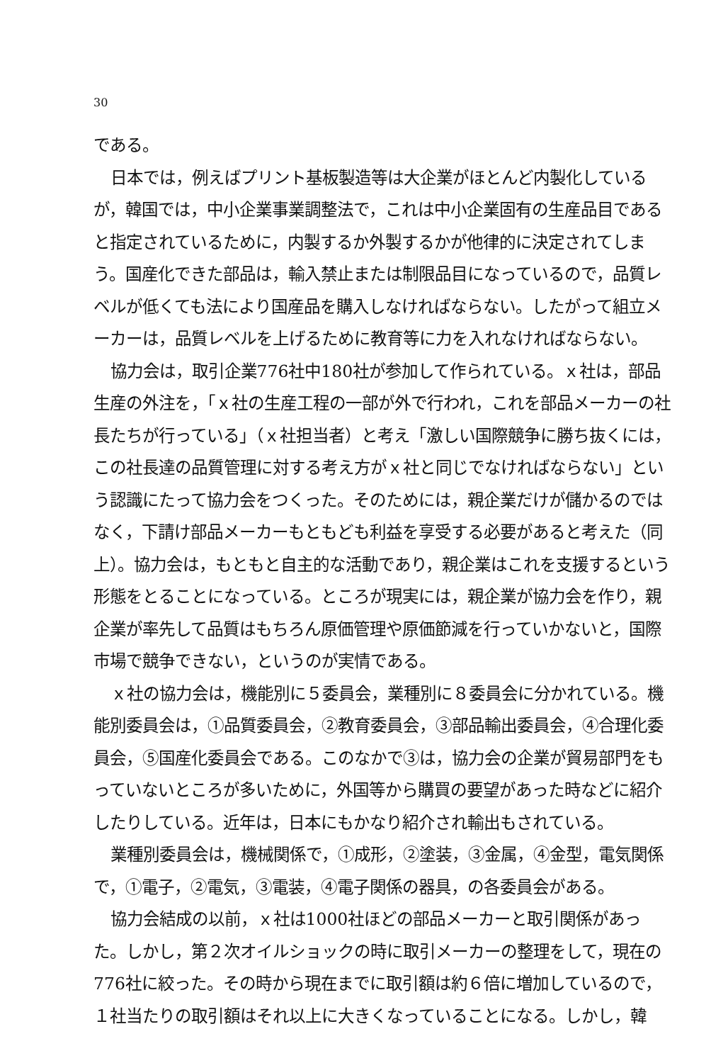30
である。
日本では，例えばプリント基板製造等は大企業がほとんど内製化しているが，韓国では，中小企業事業調整法で，これは中小企業固有の生産品目であると指定されているために，内製するか外製するかが他律的に決定されてしまう。国産化できた部品は，輸入禁止または制限品目になっているので，品質レベルが低くても法により国産品を購入しなければならない。したがって組立メーカーは，品質レベルを上げるために教育等に力を入れなければならない。
協力会は，取引企業776社中180社が参加して作られている。ｘ社は，部品生産の外注を，「ｘ社の生産工程の一部が外で行われ，これを部品メーカーの社長たちが行っている」（ｘ社担当者）と考え「激しい国際競争に勝ち抜くには，この社長達の品質管理に対する考え方がｘ社と同じでなければならない」という認識にたって協力会をつくった。そのためには，親企業だけが儲かるのではなく，下請け部品メーカーもともども利益を享受する必要があると考えた（同上）。協力会は，もともと自主的な活動であり，親企業はこれを支援するという形態をとることになっている。ところが現実には，親企業が協力会を作り，親企業が率先して品質はもちろん原価管理や原価節減を行っていかないと，国際市場で競争できない，というのが実情である。
ｘ社の協力会は，機能別に５委員会，業種別に８委員会に分かれている。機能別委員会は，①品質委員会，②教育委員会，③部品輸出委員会，④合理化委員会，⑤国産化委員会である。このなかで③は，協力会の企業が貿易部門をもっていないところが多いために，外国等から購買の要望があった時などに紹介したりしている。近年は，日本にもかなり紹介され輸出もされている。
業種別委員会は，機械関係で，①成形，②塗装，③金属，④金型，電気関係で，①電子，②電気，③電装，④電子関係の器具，の各委員会がある。
協力会結成の以前，ｘ社は1000社ほどの部品メーカーと取引関係があった。しかし，第２次オイルショックの時に取引メーカーの整理をして，現在の776社に絞った。その時から現在までに取引額は約６倍に増加しているので，１社当たりの取引額はそれ以上に大きくなっていることになる。しかし，韓